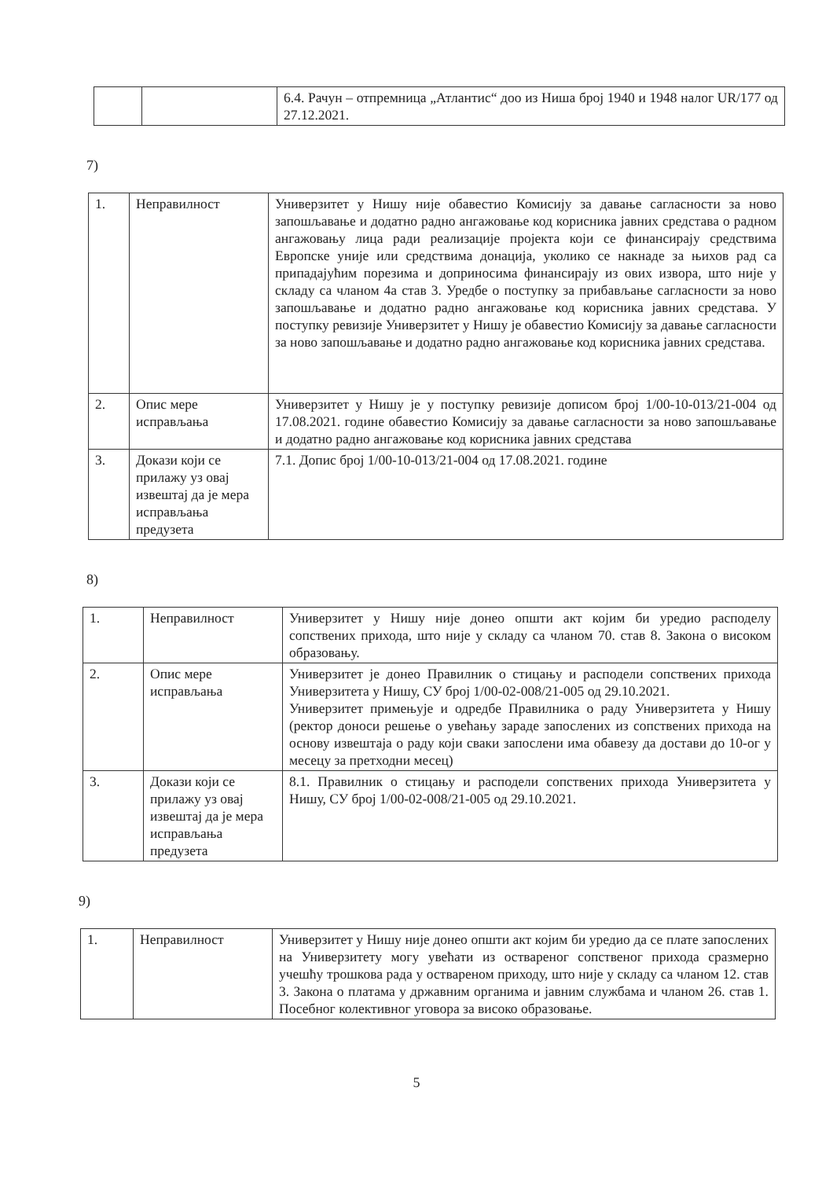| | | 6.4. Рачун – отпремница „Атлантис“ доо из Ниша број 1940 и 1948 налог UR/177 од 27.12.2021. |
7)
| 1. | Неправилност | Универзитет у Нишу није обавестио Комисију за давање сагласности за ново запошљавање и додатно радно ангажовање код корисника јавних средстава о радном ангажовању лица ради реализације пројекта који се финансирају средствима Европске уније или средствима донација, уколико се накнаде за њихов рад са припадајућим порезима и доприносима финансирају из ових извора, што није у складу са чланом 4а став 3. Уредбе о поступку за прибављање сагласности за ново запошљавање и додатно радно ангажовање код корисника јавних средстава. У поступку ревизије Универзитет у Нишу је обавестио Комисију за давање сагласности за ново запошљавање и додатно радно ангажовање код корисника јавних средстава. |
| 2. | Опис мере исправљања | Универзитет у Нишу је у поступку ревизије дописом број 1/00-10-013/21-004 од 17.08.2021. године обавестио Комисију за давање сагласности за ново запошљавање и додатно радно ангажовање код корисника јавних средстава |
| 3. | Докази који се прилажу уз овај извештај да је мера исправљања предузета | 7.1. Допис број 1/00-10-013/21-004 од 17.08.2021. године |
8)
| 1. | Неправилност | Универзитет у Нишу није донео општи акт којим би уредио расподелу сопствених прихода, што није у складу са чланом 70. став 8. Закона о високом образовању. |
| 2. | Опис мере исправљања | Универзитет је донео Правилник о стицању и расподели сопствених прихода Универзитета у Нишу, СУ број 1/00-02-008/21-005 од 29.10.2021. Универзитет примењује и одредбе Правилника о раду Универзитета у Нишу (ректор доноси решење о увећању зараде запослених из сопствених прихода на основу извештаја о раду који сваки запослени има обавезу да достави до 10-ог у месецу за претходни месец) |
| 3. | Докази који се прилажу уз овај извештај да је мера исправљања предузета | 8.1. Правилник о стицању и расподели сопствених прихода Универзитета у Нишу, СУ број 1/00-02-008/21-005 од 29.10.2021. |
9)
| 1. | Неправилност | Универзитет у Нишу није донео општи акт којим би уредио да се плате запослених на Универзитету могу увећати из оствареног сопственог прихода сразмерно учешћу трошкова рада у оствареном приходу, што није у складу са чланом 12. став 3. Закона о платама у државним органима и јавним службама и чланом 26. став 1. Посебног колективног уговора за високо образовање. |
5